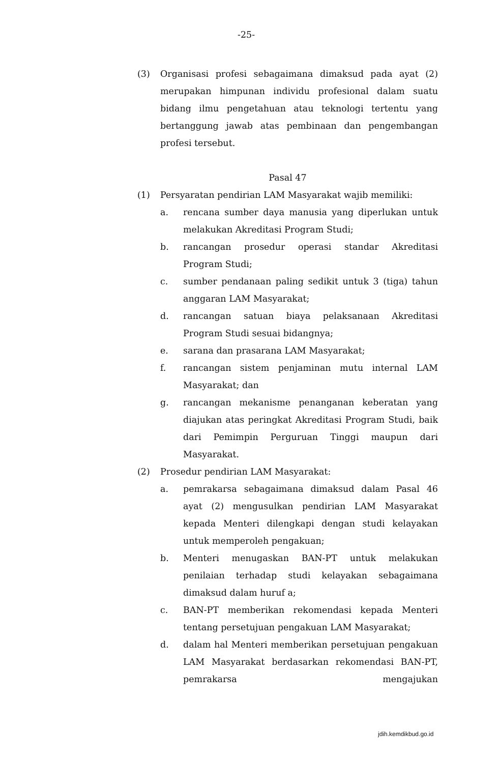-25-
(3) Organisasi profesi sebagaimana dimaksud pada ayat (2) merupakan himpunan individu profesional dalam suatu bidang ilmu pengetahuan atau teknologi tertentu yang bertanggung jawab atas pembinaan dan pengembangan profesi tersebut.
Pasal 47
(1) Persyaratan pendirian LAM Masyarakat wajib memiliki:
a. rencana sumber daya manusia yang diperlukan untuk melakukan Akreditasi Program Studi;
b. rancangan prosedur operasi standar Akreditasi Program Studi;
c. sumber pendanaan paling sedikit untuk 3 (tiga) tahun anggaran LAM Masyarakat;
d. rancangan satuan biaya pelaksanaan Akreditasi Program Studi sesuai bidangnya;
e. sarana dan prasarana LAM Masyarakat;
f. rancangan sistem penjaminan mutu internal LAM Masyarakat; dan
g. rancangan mekanisme penanganan keberatan yang diajukan atas peringkat Akreditasi Program Studi, baik dari Pemimpin Perguruan Tinggi maupun dari Masyarakat.
(2) Prosedur pendirian LAM Masyarakat:
a. pemrakarsa sebagaimana dimaksud dalam Pasal 46 ayat (2) mengusulkan pendirian LAM Masyarakat kepada Menteri dilengkapi dengan studi kelayakan untuk memperoleh pengakuan;
b. Menteri menugaskan BAN-PT untuk melakukan penilaian terhadap studi kelayakan sebagaimana dimaksud dalam huruf a;
c. BAN-PT memberikan rekomendasi kepada Menteri tentang persetujuan pengakuan LAM Masyarakat;
d. dalam hal Menteri memberikan persetujuan pengakuan LAM Masyarakat berdasarkan rekomendasi BAN-PT, pemrakarsa mengajukan
jdih.kemdikbud.go.id